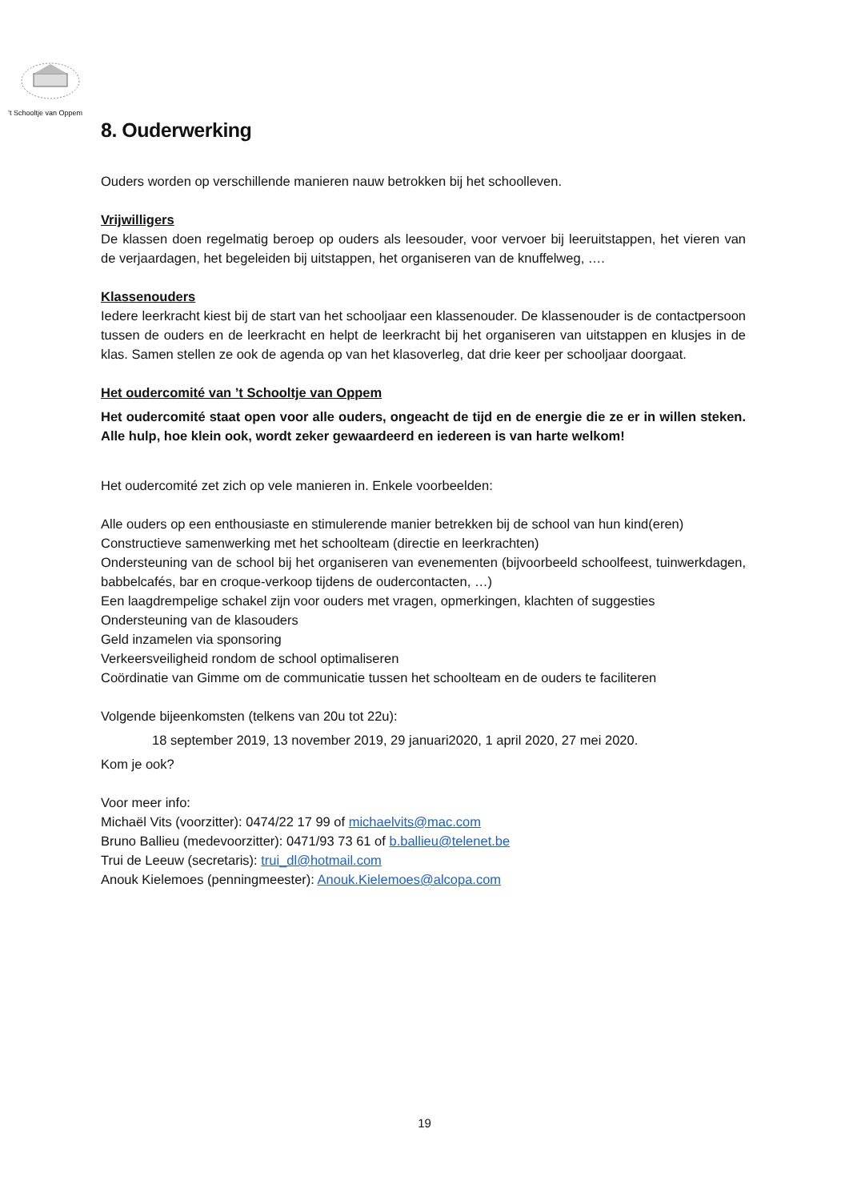’t Schooltje van Oppem
8. Ouderwerking
Ouders worden op verschillende manieren nauw betrokken bij het schoolleven.
Vrijwilligers
De klassen doen regelmatig beroep op ouders als leesouder, voor vervoer bij leeruitstappen, het vieren van de verjaardagen, het begeleiden bij uitstappen, het organiseren van de knuffelweg, ….
Klassenouders
Iedere leerkracht kiest bij de start van het schooljaar een klassenouder. De klassenouder is de contactpersoon tussen de ouders en de leerkracht en helpt de leerkracht bij het organiseren van uitstappen en klusjes in de klas. Samen stellen ze ook de agenda op van het klasoverleg, dat drie keer per schooljaar doorgaat.
Het oudercomité van ’t Schooltje van Oppem
Het oudercomité staat open voor alle ouders, ongeacht de tijd en de energie die ze er in willen steken. Alle hulp, hoe klein ook, wordt zeker gewaardeerd en iedereen is van harte welkom!
Het oudercomité zet zich op vele manieren in. Enkele voorbeelden:
Alle ouders op een enthousiaste en stimulerende manier betrekken bij de school van hun kind(eren)
Constructieve samenwerking met het schoolteam (directie en leerkrachten)
Ondersteuning van de school bij het organiseren van evenementen (bijvoorbeeld schoolfeest, tuinwerkdagen, babbelcafés, bar en croque-verkoop tijdens de oudercontacten, …)
Een laagdrempelige schakel zijn voor ouders met vragen, opmerkingen, klachten of suggesties
Ondersteuning van de klasouders
Geld inzamelen via sponsoring
Verkeersveiligheid rondom de school optimaliseren
Coördinatie van Gimme om de communicatie tussen het schoolteam en de ouders te faciliteren
Volgende bijeenkomsten (telkens van 20u tot 22u):
18 september 2019, 13 november 2019, 29 januari2020, 1 april 2020, 27 mei 2020.
Kom je ook?
Voor meer info:
Michaël Vits (voorzitter): 0474/22 17 99 of michaelvits@mac.com
Bruno Ballieu (medevoorzitter): 0471/93 73 61 of b.ballieu@telenet.be
Trui de Leeuw (secretaris): trui_dl@hotmail.com
Anouk Kielemoes (penningmeester): Anouk.Kielemoes@alcopa.com
19